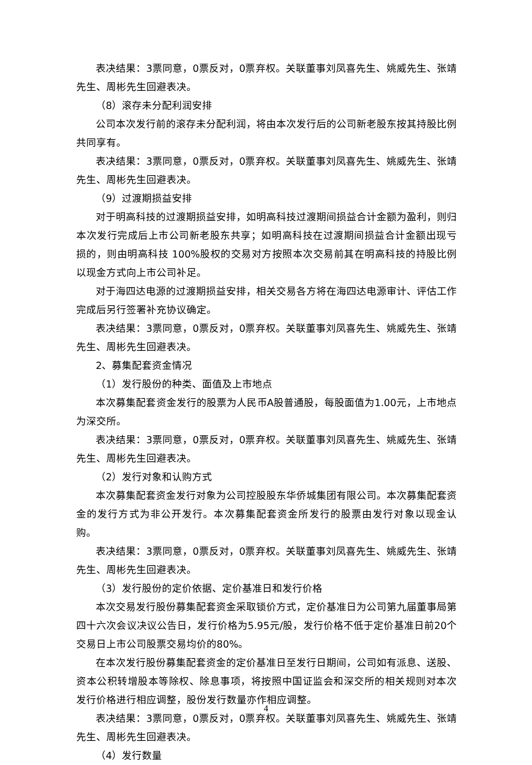表决结果：3票同意，0票反对，0票弃权。关联董事刘凤喜先生、姚威先生、张靖先生、周彬先生回避表决。
（8）滚存未分配利润安排
公司本次发行前的滚存未分配利润，将由本次发行后的公司新老股东按其持股比例共同享有。
表决结果：3票同意，0票反对，0票弃权。关联董事刘凤喜先生、姚威先生、张靖先生、周彬先生回避表决。
（9）过渡期损益安排
对于明高科技的过渡期损益安排，如明高科技过渡期间损益合计金额为盈利，则归本次发行完成后上市公司新老股东共享；如明高科技在过渡期间损益合计金额出现亏损的，则由明高科技 100%股权的交易对方按照本次交易前其在明高科技的持股比例以现金方式向上市公司补足。
对于海四达电源的过渡期损益安排，相关交易各方将在海四达电源审计、评估工作完成后另行签署补充协议确定。
表决结果：3票同意，0票反对，0票弃权。关联董事刘凤喜先生、姚威先生、张靖先生、周彬先生回避表决。
2、募集配套资金情况
（1）发行股份的种类、面值及上市地点
本次募集配套资金发行的股票为人民币A股普通股，每股面值为1.00元，上市地点为深交所。
表决结果：3票同意，0票反对，0票弃权。关联董事刘凤喜先生、姚威先生、张靖先生、周彬先生回避表决。
（2）发行对象和认购方式
本次募集配套资金发行对象为公司控股股东华侨城集团有限公司。本次募集配套资金的发行方式为非公开发行。本次募集配套资金所发行的股票由发行对象以现金认购。
表决结果：3票同意，0票反对，0票弃权。关联董事刘凤喜先生、姚威先生、张靖先生、周彬先生回避表决。
（3）发行股份的定价依据、定价基准日和发行价格
本次交易发行股份募集配套资金采取锁价方式，定价基准日为公司第九届董事局第四十六次会议决议公告日，发行价格为5.95元/股，发行价格不低于定价基准日前20个交易日上市公司股票交易均价的80%。
在本次发行股份募集配套资金的定价基准日至发行日期间，公司如有派息、送股、资本公积转增股本等除权、除息事项，将按照中国证监会和深交所的相关规则对本次发行价格进行相应调整，股份发行数量亦作相应调整。
表决结果：3票同意，0票反对，0票弃权。关联董事刘凤喜先生、姚威先生、张靖先生、周彬先生回避表决。
（4）发行数量
4